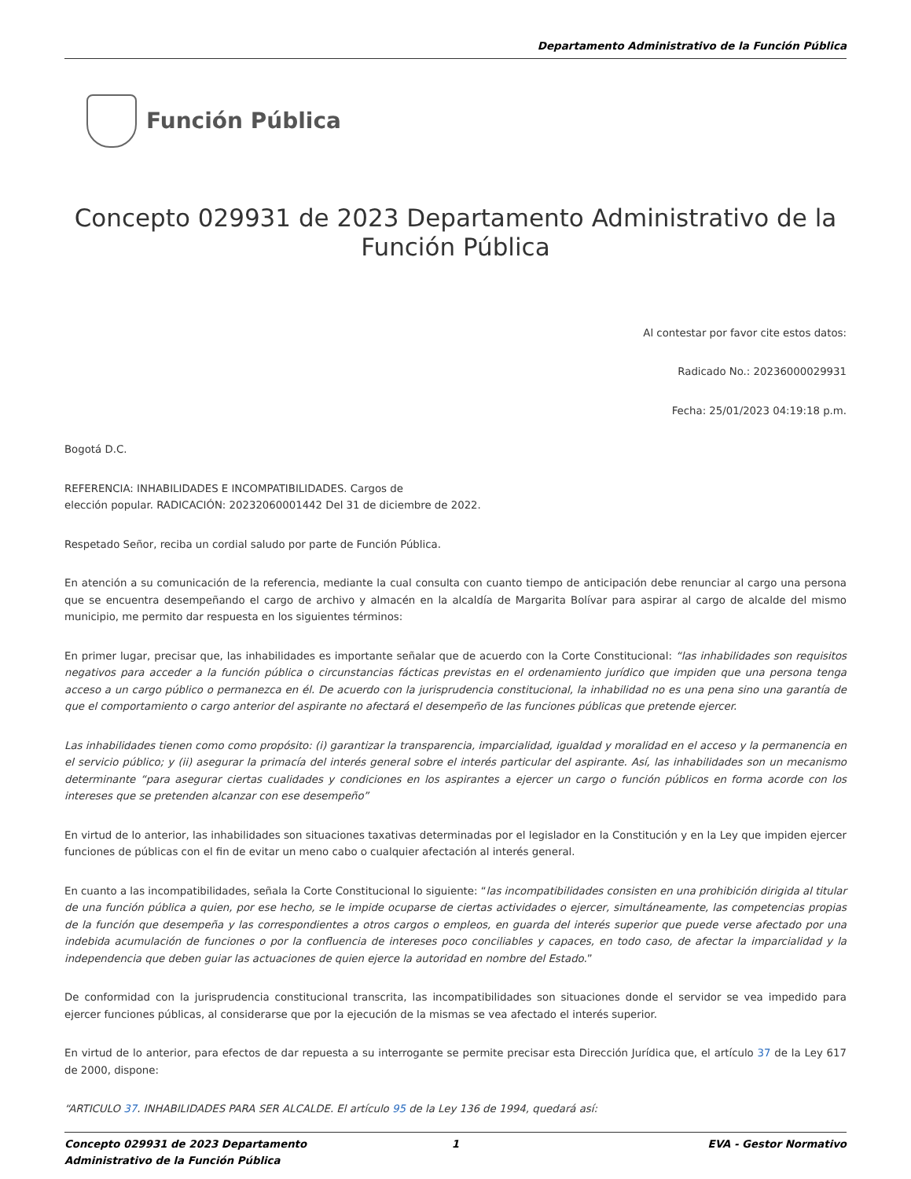Departamento Administrativo de la Función Pública
Función Pública
Concepto 029931 de 2023 Departamento Administrativo de la Función Pública
Al contestar por favor cite estos datos:
Radicado No.: 20236000029931
Fecha: 25/01/2023 04:19:18 p.m.
Bogotá D.C.
REFERENCIA: INHABILIDADES E INCOMPATIBILIDADES. Cargos de
elección popular. RADICACIÓN: 20232060001442 Del 31 de diciembre de 2022.
Respetado Señor, reciba un cordial saludo por parte de Función Pública.
En atención a su comunicación de la referencia, mediante la cual consulta con cuanto tiempo de anticipación debe renunciar al cargo una persona que se encuentra desempeñando el cargo de archivo y almacén en la alcaldía de Margarita Bolívar para aspirar al cargo de alcalde del mismo municipio, me permito dar respuesta en los siguientes términos:
En primer lugar, precisar que, las inhabilidades es importante señalar que de acuerdo con la Corte Constitucional: “las inhabilidades son requisitos negativos para acceder a la función pública o circunstancias fácticas previstas en el ordenamiento jurídico que impiden que una persona tenga acceso a un cargo público o permanezca en él. De acuerdo con la jurisprudencia constitucional, la inhabilidad no es una pena sino una garantía de que el comportamiento o cargo anterior del aspirante no afectará el desempeño de las funciones públicas que pretende ejercer.
Las inhabilidades tienen como como propósito: (i) garantizar la transparencia, imparcialidad, igualdad y moralidad en el acceso y la permanencia en el servicio público; y (ii) asegurar la primacía del interés general sobre el interés particular del aspirante. Así, las inhabilidades son un mecanismo determinante “para asegurar ciertas cualidades y condiciones en los aspirantes a ejercer un cargo o función públicos en forma acorde con los intereses que se pretenden alcanzar con ese desempeño”
En virtud de lo anterior, las inhabilidades son situaciones taxativas determinadas por el legislador en la Constitución y en la Ley que impiden ejercer funciones de públicas con el fin de evitar un meno cabo o cualquier afectación al interés general.
En cuanto a las incompatibilidades, señala la Corte Constitucional lo siguiente: “las incompatibilidades consisten en una prohibición dirigida al titular de una función pública a quien, por ese hecho, se le impide ocuparse de ciertas actividades o ejercer, simultáneamente, las competencias propias de la función que desempeña y las correspondientes a otros cargos o empleos, en guarda del interés superior que puede verse afectado por una indebida acumulación de funciones o por la confluencia de intereses poco conciliables y capaces, en todo caso, de afectar la imparcialidad y la independencia que deben guiar las actuaciones de quien ejerce la autoridad en nombre del Estado.”
De conformidad con la jurisprudencia constitucional transcrita, las incompatibilidades son situaciones donde el servidor se vea impedido para ejercer funciones públicas, al considerarse que por la ejecución de la mismas se vea afectado el interés superior.
En virtud de lo anterior, para efectos de dar repuesta a su interrogante se permite precisar esta Dirección Jurídica que, el artículo 37 de la Ley 617 de 2000, dispone:
“ARTICULO 37. INHABILIDADES PARA SER ALCALDE. El artículo 95 de la Ley 136 de 1994, quedará así:
Concepto 029931 de 2023 Departamento Administrativo de la Función Pública
1 EVA - Gestor Normativo